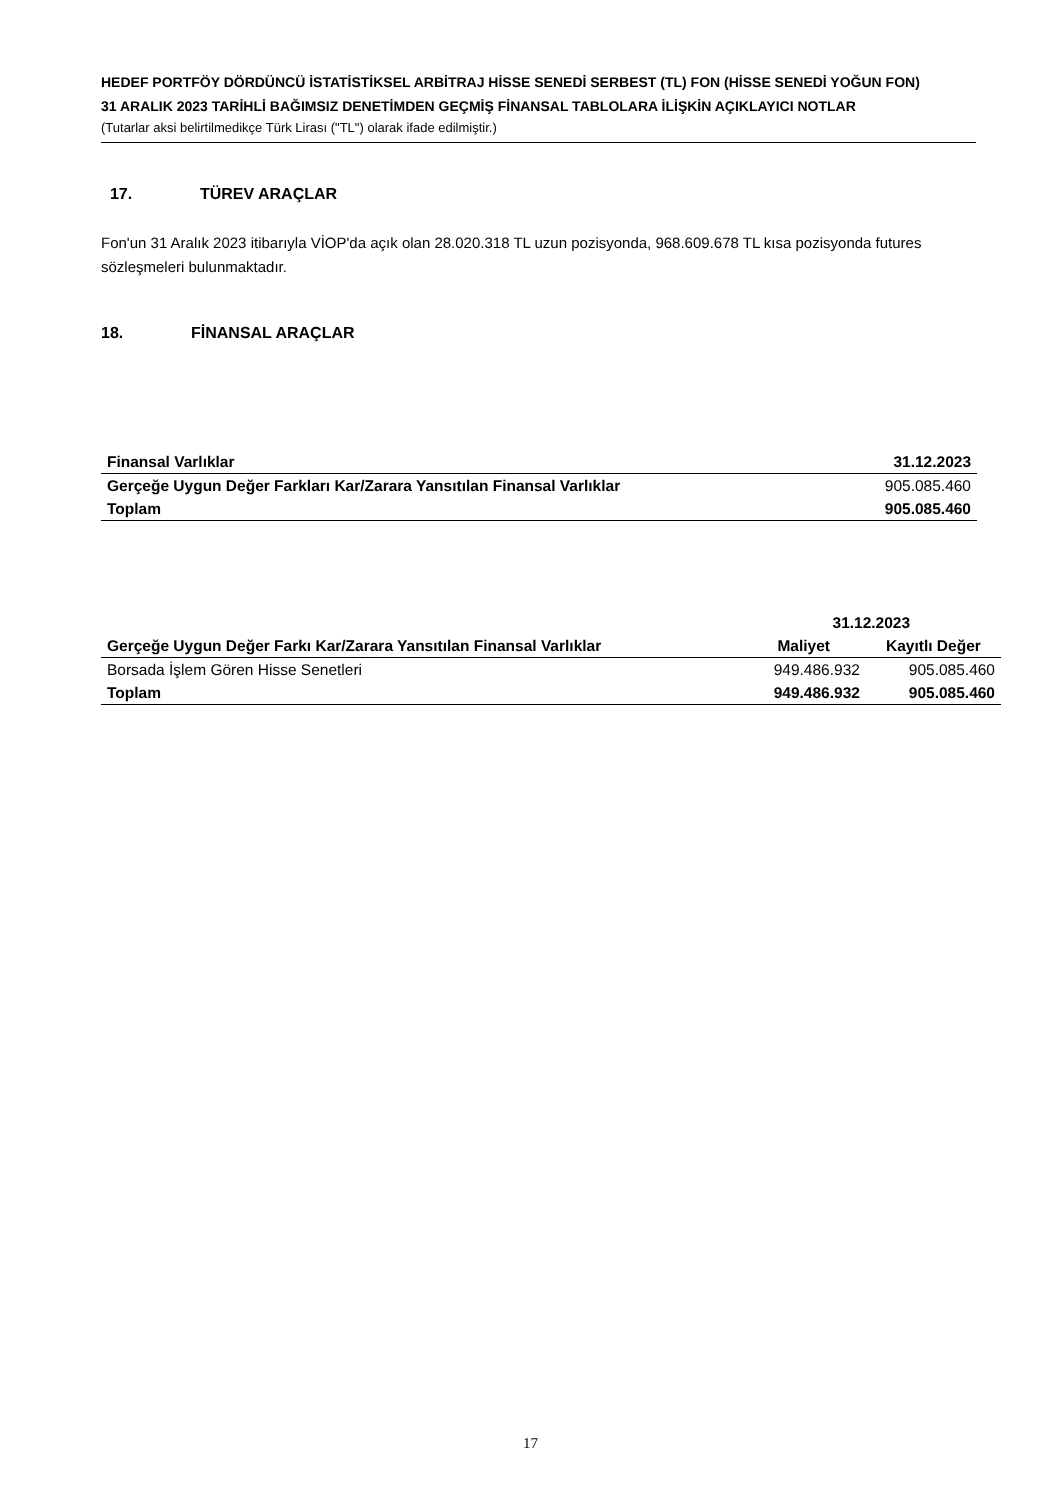HEDEF PORTFÖY DÖRDÜNCÜ İSTATİSTİKSEL ARBİTRAJ HİSSE SENEDİ SERBEST (TL) FON (HİSSE SENEDİ YOĞUN FON)
31 ARALIK 2023 TARİHLİ BAĞIMSIZ DENETİMDEN GEÇMİŞ FİNANSAL TABLOLARA İLİŞKİN AÇIKLAYICI NOTLAR
(Tutarlar aksi belirtilmedikçe Türk Lirası ("TL") olarak ifade edilmiştir.)
17. TÜREV ARAÇLAR
Fon'un 31 Aralık 2023 itibarıyla VİOP'da açık olan 28.020.318 TL uzun pozisyonda, 968.609.678 TL kısa pozisyonda futures sözleşmeleri bulunmaktadır.
18. FİNANSAL ARAÇLAR
| Finansal Varlıklar | 31.12.2023 |
| --- | --- |
| Gerçeğe Uygun Değer Farkları Kar/Zarara Yansıtılan Finansal Varlıklar | 905.085.460 |
| Toplam | 905.085.460 |
| | 31.12.2023 | |
| --- | --- | --- |
| Gerçeğe Uygun Değer Farkı Kar/Zarara Yansıtılan Finansal Varlıklar | Maliyet | Kayıtlı Değer |
| Borsada İşlem Gören Hisse Senetleri | 949.486.932 | 905.085.460 |
| Toplam | 949.486.932 | 905.085.460 |
17